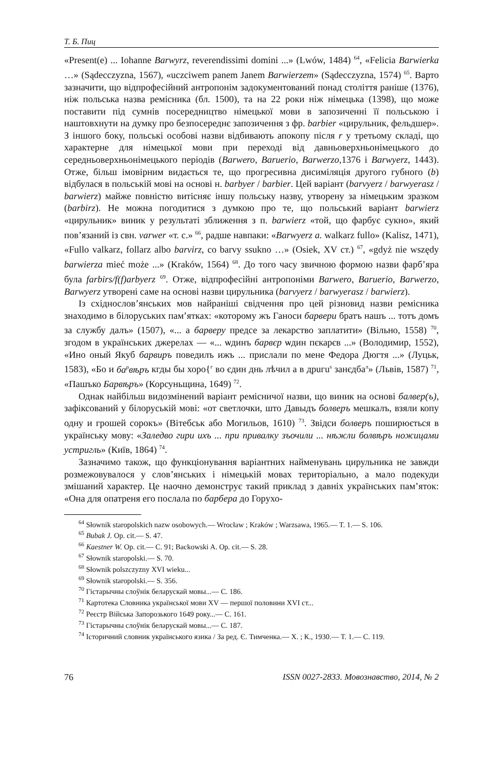Т. Б. Пиц
«Present(e) ... Iohanne Barwyrz, reverendissimi domini ...» (Lwów, 1484) <sup>64</sup>, «Felicia Barwierka …» (Sądecczyzna, 1567), «uczciwem panem Janem Barwierzem» (Sądecczyzna, 1574) <sup>65</sup>. Варто зазначити, що відпрофесійний антропонім задокументований понад століття раніше (1376), ніж польська назва ремісника (бл. 1500), та на 22 роки ніж німецька (1398), що може поставити під сумнів посередництво німецької мови в запозиченні її польською і наштовхнути на думку про безпосереднє запозичення з фр. barbier «цирульник, фельдшер». З іншого боку, польські особові назви відбивають апокопу після r у третьому складі, що характерне для німецької мови при переході від давньоверхньонімецького до середньоверхньонімецького періодів (Barwero, Baruerio, Barwerzo,1376 і Barwyerz, 1443). Отже, більш імовірним видається те, що прогресивна дисиміляція другого губного (b) відбулася в польській мові на основі н. barbyer / barbier. Цей варіант (barvyerz / barwyerasz / barwierz) майже повністю витісняє іншу польську назву, утворену за німецьким зразком (barbirz). Не можна погодитися з думкою про те, що польський варіант barwierz «цирульник» виник у результаті зближення з п. barwierz «той, що фарбує сукно», який пов’язаний із свн. varwer «т. с.» <sup>66</sup>, радше навпаки: «Barwyerz a. walkarz fullo» (Kalisz, 1471), «Fullo valkarz, follarz albo barvirz, co barvy ssukno …» (Osiek, XV ст.) <sup>67</sup>, «gdyż nie wszędy barwierza mieć może ...» (Kraków, 1564) <sup>68</sup>. До того часу звичною формою назви фарб’яра була farbirs/f(f)arbyerz <sup>69</sup>. Отже, відпрофесійні антропоніми Barwero, Baruerio, Barwerzo, Barwyerz утворені саме на основі назви цирульника (barvyerz / barwyerasz / barwierz).
Із східнослов’янських мов найраніші свідчення про цей різновид назви ремісника знаходимо в білоруських пам’ятках: «которому жъ Ганоси барвери братъ нашъ ... тотъ домъ за службу далъ» (1507), «... а барверу предсе за лекарство заплатити» (Вільно, 1558) <sup>70</sup>, згодом в українських джерелах — «... ѡдинъ барвєр ѡдин пєкарєв ...» (Володимир, 1552), «Ино оный Якуб барвиръ поведилъ ижъ ... прислали по мене Федора Дюгтя ...» (Луцьк, 1583), «Бо и ба<sup>р</sup>вѣръ кгды бы хоро{<sup>г</sup> во єдин днь лѣчил а в дpuгu<sup>s</sup> занєдба<sup>л</sup>» (Львів, 1587) <sup>71</sup>, «Пашъко Барвѣръ» (Корсуньщина, 1649) <sup>72</sup>.
Однак найбільш видозмінений варіант ремісничої назви, що виник на основі балвер(ъ), зафіксований у білоруській мові: «от светлочки, што Давыдъ болверъ мешкалъ, взяли копу одну и грошей сорокъ» (Вітебськ або Могильов, 1610) <sup>73</sup>. Звідси болверъ поширюється в українську мову: «Заледво гири ихъ ... при привалку зъочили ... нѣжли болвѣръ ножицами устригль» (Київ, 1864) <sup>74</sup>.
Зазначимо також, що функціонування варіантних найменувань цирульника не завжди розмежовувалося у слов’янських і німецькій мовах територіально, а мало подекуди змішаний характер. Це наочно демонструє такий приклад з давніх українських пам’яток: «Она для опатреня его послала по барбера до Горухо-
<sup>64</sup> Słownik staropolskich nazw osobowych.— Wrocław ; Kraków ; Warzsawa, 1965.— T. 1.— S. 106.
<sup>65</sup> Bubak J. Op. cit.— S. 47.
<sup>66</sup> Kaestner W. Op. cit.— C. 91; Backowski A. Op. cit.— S. 28.
<sup>67</sup> Słownik staropolski.— S. 70.
<sup>68</sup> Słownik polszczyzny XVI wieku...
<sup>69</sup> Słownik staropolski.— S. 356.
<sup>70</sup> Гістарычны слоўнік беларускай мовы...— С. 186.
<sup>71</sup> Картотека Словника української мови XV — першої половини XVI ст...
<sup>72</sup> Реєстр Війська Запорозького 1649 року...— С. 161.
<sup>73</sup> Гістарычны слоўнік беларускай мовы...— С. 187.
<sup>74</sup> Історичний словник українського язика / За ред. Є. Тимченка.— Х. ; К., 1930.— Т. 1.— С. 119.
76 ISSN 0027-2833. Мовознавство, 2014, № 2